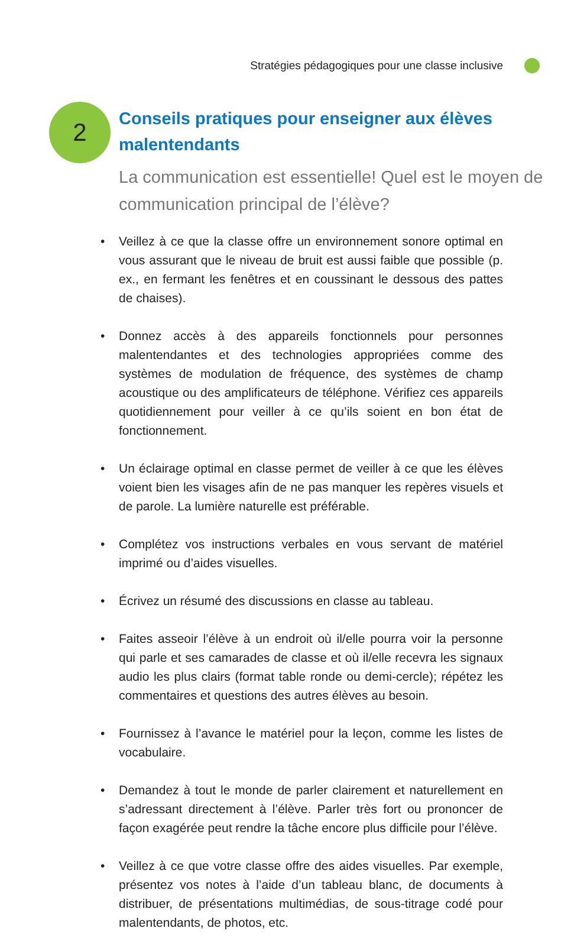Stratégies pédagogiques pour une classe inclusive
2
Conseils pratiques pour enseigner aux élèves malentendants
La communication est essentielle! Quel est le moyen de communication principal de l’élève?
• Veillez à ce que la classe offre un environnement sonore optimal en vous assurant que le niveau de bruit est aussi faible que possible (p. ex., en fermant les fenêtres et en coussinant le dessous des pattes de chaises).
• Donnez accès à des appareils fonctionnels pour personnes malentendantes et des technologies appropriées comme des systèmes de modulation de fréquence, des systèmes de champ acoustique ou des amplificateurs de téléphone. Vérifiez ces appareils quotidiennement pour veiller à ce qu’ils soient en bon état de fonctionnement.
• Un éclairage optimal en classe permet de veiller à ce que les élèves voient bien les visages afin de ne pas manquer les repères visuels et de parole. La lumière naturelle est préférable.
• Complétez vos instructions verbales en vous servant de matériel imprimé ou d’aides visuelles.
• Écrivez un résumé des discussions en classe au tableau.
• Faites asseoir l’élève à un endroit où il/elle pourra voir la personne qui parle et ses camarades de classe et où il/elle recevra les signaux audio les plus clairs (format table ronde ou demi-cercle); répétez les commentaires et questions des autres élèves au besoin.
• Fournissez à l’avance le matériel pour la leçon, comme les listes de vocabulaire.
• Demandez à tout le monde de parler clairement et naturellement en s’adressant directement à l’élève. Parler très fort ou prononcer de façon exagérée peut rendre la tâche encore plus difficile pour l’élève.
• Veillez à ce que votre classe offre des aides visuelles. Par exemple, présentez vos notes à l’aide d’un tableau blanc, de documents à distribuer, de présentations multimédias, de sous-titrage codé pour malentendants, de photos, etc.